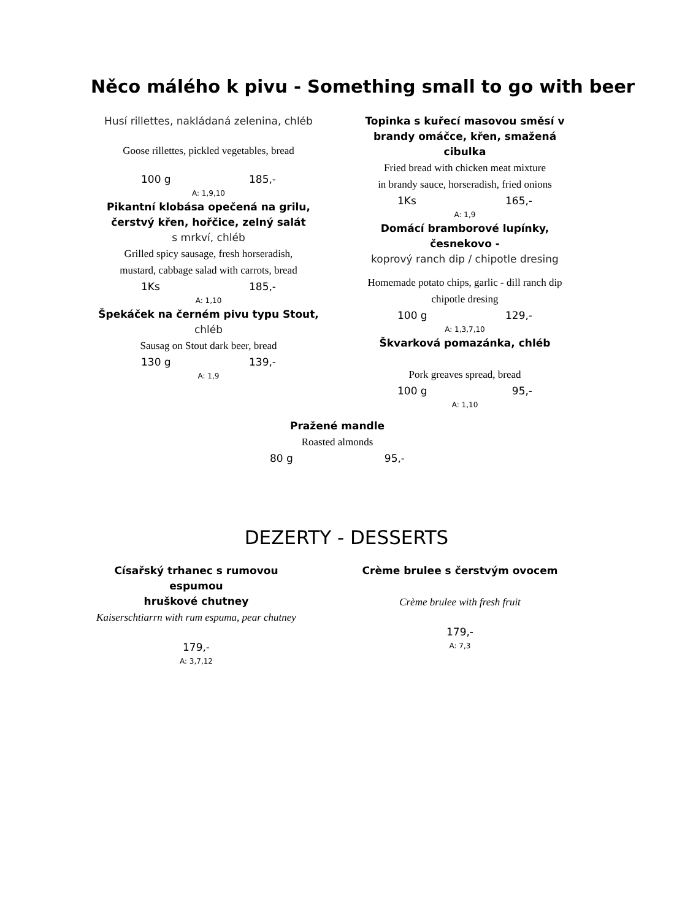Něco málého k pivu - Something small to go with beer
Husí rillettes, nakládaná zelenina, chléb
Goose rillettes, pickled vegetables, bread
100 g 185,-
A: 1,9,10
Pikantní klobása opečená na grilu,
čerstvý křen, hořčice, zelný salát
s mrkví, chléb
Grilled spicy sausage, fresh horseradish,
mustard, cabbage salad with carrots, bread
1Ks 185,-
A: 1,10
Špekáček na černém pivu typu Stout,
chléb
Sausag on Stout dark beer, bread
130 g 139,-
A: 1,9
Topinka s kuřecí masovou směsí v brandy omáčce, křen, smažená cibulka
Fried bread with chicken meat mixture
in brandy sauce, horseradish, fried onions
1Ks 165,-
A: 1,9
Domácí bramborové lupínky, česnekovo -
koprový ranch dip / chipotle dresing
Homemade potato chips, garlic - dill ranch dip
chipotle dresing
100 g 129,-
A: 1,3,7,10
Škvarková pomazánka, chléb
Pork greaves spread, bread
100 g 95,-
A: 1,10
Pražené mandle
Roasted almonds
80 g 95,-
DEZERTY - DESSERTS
Císařský trhanec s rumovou espumou
hruškové chutney
Kaiserschtiarrn with rum espuma, pear chutney
179,-
A: 3,7,12
Crème brulee s čerstvým ovocem
Crème brulee with fresh fruit
179,-
A: 7,3